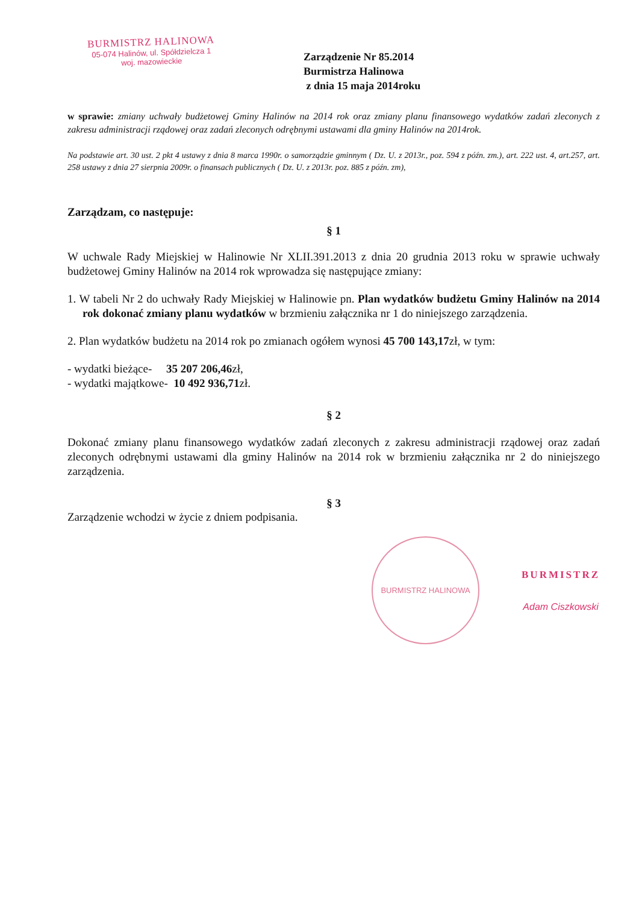BURMISTRZ HALINOWA
05-074 Halinów, ul. Spółdzielcza 1
woj. mazowieckie
Zarządzenie Nr 85.2014
Burmistrza Halinowa
z dnia 15 maja 2014roku
w sprawie: zmiany uchwały budżetowej Gminy Halinów na 2014 rok oraz zmiany planu finansowego wydatków zadań zleconych z zakresu administracji rządowej oraz zadań zleconych odrębnymi ustawami dla gminy Halinów na 2014rok.
Na podstawie art. 30 ust. 2 pkt 4 ustawy z dnia 8 marca 1990r. o samorządzie gminnym ( Dz. U. z 2013r., poz. 594 z późn. zm.), art. 222 ust. 4, art.257, art. 258 ustawy z dnia 27 sierpnia 2009r. o finansach publicznych ( Dz. U. z 2013r. poz. 885 z późn. zm),
Zarządzam, co następuje:
§ 1
W uchwale Rady Miejskiej w Halinowie Nr XLII.391.2013 z dnia 20 grudnia 2013 roku w sprawie uchwały budżetowej Gminy Halinów na 2014 rok wprowadza się następujące zmiany:
1. W tabeli Nr 2 do uchwały Rady Miejskiej w Halinowie pn. Plan wydatków budżetu Gminy Halinów na 2014 rok dokonać zmiany planu wydatków w brzmieniu załącznika nr 1 do niniejszego zarządzenia.
2. Plan wydatków budżetu na 2014 rok po zmianach ogółem wynosi 45 700 143,17zł, w tym:
- wydatki bieżące- 35 207 206,46zł,
- wydatki majątkowe- 10 492 936,71zł.
§ 2
Dokonać zmiany planu finansowego wydatków zadań zleconych z zakresu administracji rządowej oraz zadań zleconych odrębnymi ustawami dla gminy Halinów na 2014 rok w brzmieniu załącznika nr 2 do niniejszego zarządzenia.
§ 3
Zarządzenie wchodzi w życie z dniem podpisania.
BURMISTRZ HALINOWA
BURMISTRZ
Adam Ciszkowski